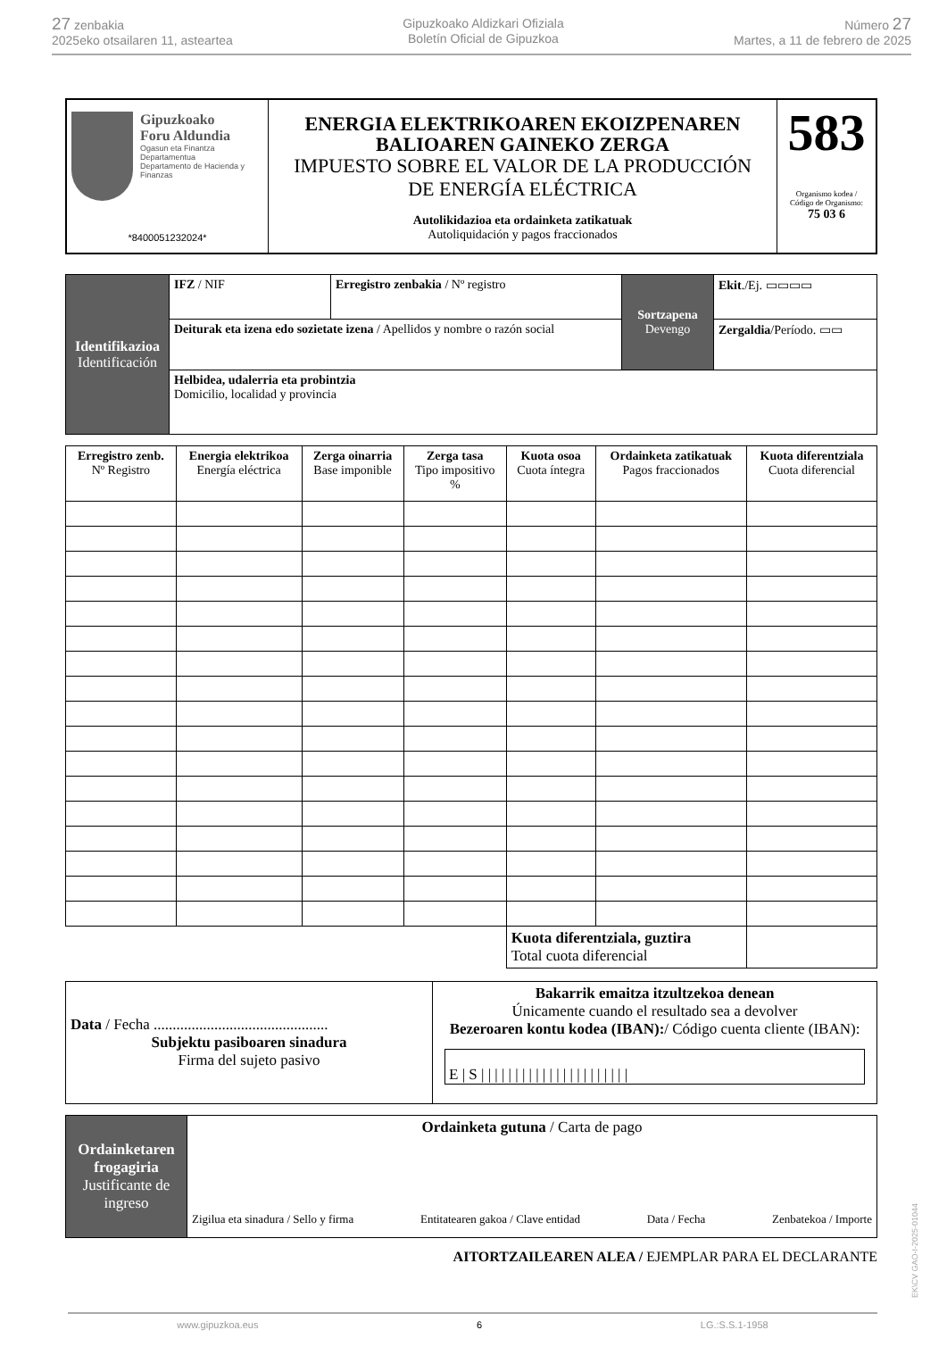27 zenbakia
2025eko otsailaren 11, asteartea
Gipuzkoako Aldizkari Ofiziala
Boletín Oficial de Gipuzkoa
Número 27
Martes, a 11 de febrero de 2025
| Gipuzkoako Foru Aldundia Ogasun eta Finantza Departamentua Departamento de Hacienda y Finanzas *8400051232024* | ENERGIA ELEKTRIKOAREN EKOIZPENAREN BALIOAREN GAINEKO ZERGA IMPUESTO SOBRE EL VALOR DE LA PRODUCCIÓN DE ENERGÍA ELÉCTRICA Autolikidazioa eta ordainketa zatikatuak Autoliquidación y pagos fraccionados | 583 Organismo kodea / Código de Organismo: 75 03 6 |
| Identifikazioa Identificación | IFZ / NIF | Erregistro zenbakia / Nº registro | Sortzapena Devengo | Ekit ./Ej. ▭▭▭▭ |
| | Deiturak eta izena edo sozietate izena / Apellidos y nombre o razón social | | | Zergaldia /Período. ▭▭ |
| | Helbidea, udalerria eta probintzia Domicilio, localidad y provincia | | | |
| Erregistro zenb. Nº Registro | Energia elektrikoa Energía eléctrica | Zerga oinarria Base imponible | Zerga tasa Tipo impositivo % | Kuota osoa Cuota íntegra | Ordainketa zatikatuak Pagos fraccionados | Kuota diferentziala Cuota diferencial |
| | | | | Kuota diferentziala, guztira Total cuota diferencial | | |
| Data / Fecha .............................................. Subjektu pasiboaren sinadura Firma del sujeto pasivo | Bakarrik emaitza itzultzekoa denean Únicamente cuando el resultado sea a devolver Bezeroaren kontu kodea (IBAN): / Código cuenta cliente (IBAN): E / S / / / / / / / / / / / / / / / / / / / / / / |
| Ordainketaren frogagiria Justificante de ingreso | Ordainketa gutuna / Carta de pago Zigilua eta sinadura / Sello y firma Entitatearen gakoa / Clave entidad Data / Fecha Zenbatekoa / Importe |
AITORTZAILEAREN ALEA / EJEMPLAR PARA EL DECLARANTE
EK\CV GAO-I-2025-01044
www.gipuzkoa.eus 6 LG.:S.S.1-1958